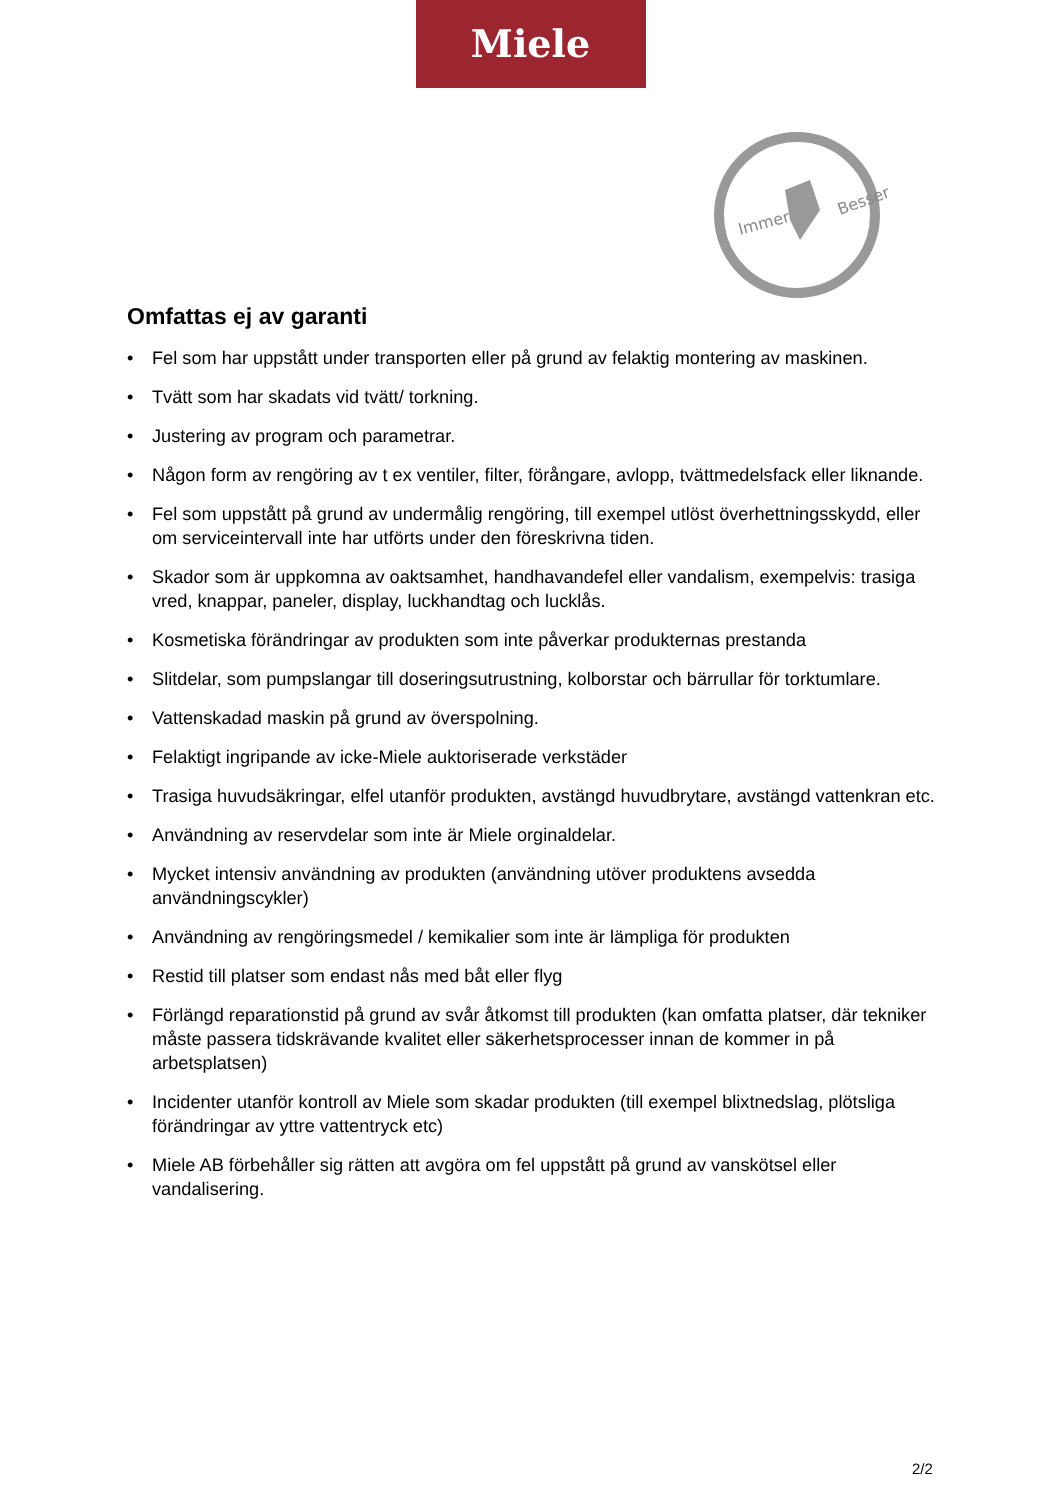Miele
Immer
Besser
Omfattas ej av garanti
• Fel som har uppstått under transporten eller på grund av felaktig montering av maskinen.
• Tvätt som har skadats vid tvätt/ torkning.
• Justering av program och parametrar.
• Någon form av rengöring av t ex ventiler, filter, förångare, avlopp, tvättmedelsfack eller liknande.
• Fel som uppstått på grund av undermålig rengöring, till exempel utlöst överhettningsskydd, eller om serviceintervall inte har utförts under den föreskrivna tiden.
• Skador som är uppkomna av oaktsamhet, handhavandefel eller vandalism, exempelvis: trasiga vred, knappar, paneler, display, luckhandtag och lucklås.
• Kosmetiska förändringar av produkten som inte påverkar produkternas prestanda
• Slitdelar, som pumpslangar till doseringsutrustning, kolborstar och bärrullar för torktumlare.
• Vattenskadad maskin på grund av överspolning.
• Felaktigt ingripande av icke-Miele auktoriserade verkstäder
• Trasiga huvudsäkringar, elfel utanför produkten, avstängd huvudbrytare, avstängd vattenkran etc.
• Användning av reservdelar som inte är Miele orginaldelar.
• Mycket intensiv användning av produkten (användning utöver produktens avsedda användningscykler)
• Användning av rengöringsmedel / kemikalier som inte är lämpliga för produkten
• Restid till platser som endast nås med båt eller flyg
• Förlängd reparationstid på grund av svår åtkomst till produkten (kan omfatta platser, där tekniker måste passera tidskrävande kvalitet eller säkerhetsprocesser innan de kommer in på arbetsplatsen)
• Incidenter utanför kontroll av Miele som skadar produkten (till exempel blixtnedslag, plötsliga förändringar av yttre vattentryck etc)
• Miele AB förbehåller sig rätten att avgöra om fel uppstått på grund av vanskötsel eller vandalisering.
2/2